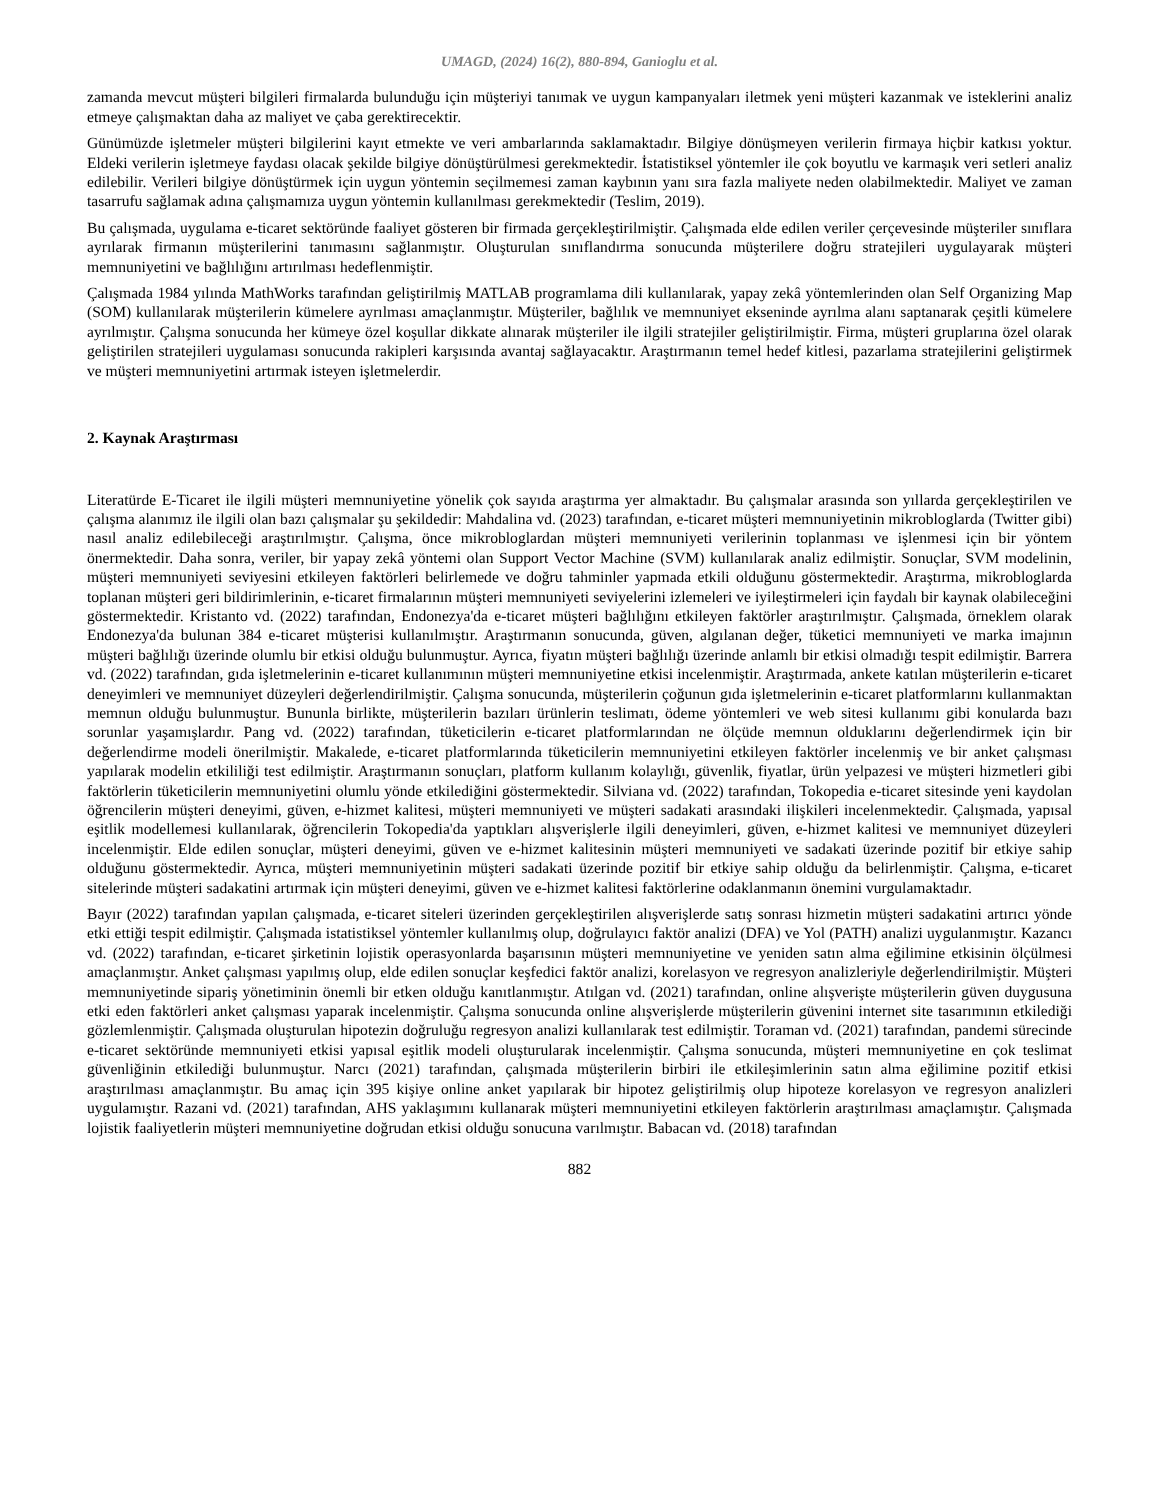UMAGD, (2024) 16(2), 880-894, Ganioglu et al.
zamanda mevcut müşteri bilgileri firmalarda bulunduğu için müşteriyi tanımak ve uygun kampanyaları iletmek yeni müşteri kazanmak ve isteklerini analiz etmeye çalışmaktan daha az maliyet ve çaba gerektirecektir.
Günümüzde işletmeler müşteri bilgilerini kayıt etmekte ve veri ambarlarında saklamaktadır. Bilgiye dönüşmeyen verilerin firmaya hiçbir katkısı yoktur. Eldeki verilerin işletmeye faydası olacak şekilde bilgiye dönüştürülmesi gerekmektedir. İstatistiksel yöntemler ile çok boyutlu ve karmaşık veri setleri analiz edilebilir. Verileri bilgiye dönüştürmek için uygun yöntemin seçilmemesi zaman kaybının yanı sıra fazla maliyete neden olabilmektedir. Maliyet ve zaman tasarrufu sağlamak adına çalışmamıza uygun yöntemin kullanılması gerekmektedir (Teslim, 2019).
Bu çalışmada, uygulama e-ticaret sektöründe faaliyet gösteren bir firmada gerçekleştirilmiştir. Çalışmada elde edilen veriler çerçevesinde müşteriler sınıflara ayrılarak firmanın müşterilerini tanımasını sağlanmıştır. Oluşturulan sınıflandırma sonucunda müşterilere doğru stratejileri uygulayarak müşteri memnuniyetini ve bağlılığını artırılması hedeflenmiştir.
Çalışmada 1984 yılında MathWorks tarafından geliştirilmiş MATLAB programlama dili kullanılarak, yapay zekâ yöntemlerinden olan Self Organizing Map (SOM) kullanılarak müşterilerin kümelere ayrılması amaçlanmıştır. Müşteriler, bağlılık ve memnuniyet ekseninde ayrılma alanı saptanarak çeşitli kümelere ayrılmıştır. Çalışma sonucunda her kümeye özel koşullar dikkate alınarak müşteriler ile ilgili stratejiler geliştirilmiştir. Firma, müşteri gruplarına özel olarak geliştirilen stratejileri uygulaması sonucunda rakipleri karşısında avantaj sağlayacaktır. Araştırmanın temel hedef kitlesi, pazarlama stratejilerini geliştirmek ve müşteri memnuniyetini artırmak isteyen işletmelerdir.
2. Kaynak Araştırması
Literatürde E-Ticaret ile ilgili müşteri memnuniyetine yönelik çok sayıda araştırma yer almaktadır. Bu çalışmalar arasında son yıllarda gerçekleştirilen ve çalışma alanımız ile ilgili olan bazı çalışmalar şu şekildedir: Mahdalina vd. (2023) tarafından, e-ticaret müşteri memnuniyetinin mikrobloglarda (Twitter gibi) nasıl analiz edilebileceği araştırılmıştır. Çalışma, önce mikrobloglardan müşteri memnuniyeti verilerinin toplanması ve işlenmesi için bir yöntem önermektedir. Daha sonra, veriler, bir yapay zekâ yöntemi olan Support Vector Machine (SVM) kullanılarak analiz edilmiştir. Sonuçlar, SVM modelinin, müşteri memnuniyeti seviyesini etkileyen faktörleri belirlemede ve doğru tahminler yapmada etkili olduğunu göstermektedir. Araştırma, mikrobloglarda toplanan müşteri geri bildirimlerinin, e-ticaret firmalarının müşteri memnuniyeti seviyelerini izlemeleri ve iyileştirmeleri için faydalı bir kaynak olabileceğini göstermektedir. Kristanto vd. (2022) tarafından, Endonezya'da e-ticaret müşteri bağlılığını etkileyen faktörler araştırılmıştır. Çalışmada, örneklem olarak Endonezya'da bulunan 384 e-ticaret müşterisi kullanılmıştır. Araştırmanın sonucunda, güven, algılanan değer, tüketici memnuniyeti ve marka imajının müşteri bağlılığı üzerinde olumlu bir etkisi olduğu bulunmuştur. Ayrıca, fiyatın müşteri bağlılığı üzerinde anlamlı bir etkisi olmadığı tespit edilmiştir. Barrera vd. (2022) tarafından, gıda işletmelerinin e-ticaret kullanımının müşteri memnuniyetine etkisi incelenmiştir. Araştırmada, ankete katılan müşterilerin e-ticaret deneyimleri ve memnuniyet düzeyleri değerlendirilmiştir. Çalışma sonucunda, müşterilerin çoğunun gıda işletmelerinin e-ticaret platformlarını kullanmaktan memnun olduğu bulunmuştur. Bununla birlikte, müşterilerin bazıları ürünlerin teslimatı, ödeme yöntemleri ve web sitesi kullanımı gibi konularda bazı sorunlar yaşamışlardır. Pang vd. (2022) tarafından, tüketicilerin e-ticaret platformlarından ne ölçüde memnun olduklarını değerlendirmek için bir değerlendirme modeli önerilmiştir. Makalede, e-ticaret platformlarında tüketicilerin memnuniyetini etkileyen faktörler incelenmiş ve bir anket çalışması yapılarak modelin etkililiği test edilmiştir. Araştırmanın sonuçları, platform kullanım kolaylığı, güvenlik, fiyatlar, ürün yelpazesi ve müşteri hizmetleri gibi faktörlerin tüketicilerin memnuniyetini olumlu yönde etkilediğini göstermektedir. Silviana vd. (2022) tarafından, Tokopedia e-ticaret sitesinde yeni kaydolan öğrencilerin müşteri deneyimi, güven, e-hizmet kalitesi, müşteri memnuniyeti ve müşteri sadakati arasındaki ilişkileri incelenmektedir. Çalışmada, yapısal eşitlik modellemesi kullanılarak, öğrencilerin Tokopedia'da yaptıkları alışverişlerle ilgili deneyimleri, güven, e-hizmet kalitesi ve memnuniyet düzeyleri incelenmiştir. Elde edilen sonuçlar, müşteri deneyimi, güven ve e-hizmet kalitesinin müşteri memnuniyeti ve sadakati üzerinde pozitif bir etkiye sahip olduğunu göstermektedir. Ayrıca, müşteri memnuniyetinin müşteri sadakati üzerinde pozitif bir etkiye sahip olduğu da belirlenmiştir. Çalışma, e-ticaret sitelerinde müşteri sadakatini artırmak için müşteri deneyimi, güven ve e-hizmet kalitesi faktörlerine odaklanmanın önemini vurgulamaktadır.
Bayır (2022) tarafından yapılan çalışmada, e-ticaret siteleri üzerinden gerçekleştirilen alışverişlerde satış sonrası hizmetin müşteri sadakatini artırıcı yönde etki ettiği tespit edilmiştir. Çalışmada istatistiksel yöntemler kullanılmış olup, doğrulayıcı faktör analizi (DFA) ve Yol (PATH) analizi uygulanmıştır. Kazancı vd. (2022) tarafından, e-ticaret şirketinin lojistik operasyonlarda başarısının müşteri memnuniyetine ve yeniden satın alma eğilimine etkisinin ölçülmesi amaçlanmıştır. Anket çalışması yapılmış olup, elde edilen sonuçlar keşfedici faktör analizi, korelasyon ve regresyon analizleriyle değerlendirilmiştir. Müşteri memnuniyetinde sipariş yönetiminin önemli bir etken olduğu kanıtlanmıştır. Atılgan vd. (2021) tarafından, online alışverişte müşterilerin güven duygusuna etki eden faktörleri anket çalışması yaparak incelenmiştir. Çalışma sonucunda online alışverişlerde müşterilerin güvenini internet site tasarımının etkilediği gözlemlenmiştir. Çalışmada oluşturulan hipotezin doğruluğu regresyon analizi kullanılarak test edilmiştir. Toraman vd. (2021) tarafından, pandemi sürecinde e-ticaret sektöründe memnuniyeti etkisi yapısal eşitlik modeli oluşturularak incelenmiştir. Çalışma sonucunda, müşteri memnuniyetine en çok teslimat güvenliğinin etkilediği bulunmuştur. Narcı (2021) tarafından, çalışmada müşterilerin birbiri ile etkileşimlerinin satın alma eğilimine pozitif etkisi araştırılması amaçlanmıştır. Bu amaç için 395 kişiye online anket yapılarak bir hipotez geliştirilmiş olup hipoteze korelasyon ve regresyon analizleri uygulamıştır. Razani vd. (2021) tarafından, AHS yaklaşımını kullanarak müşteri memnuniyetini etkileyen faktörlerin araştırılması amaçlamıştır. Çalışmada lojistik faaliyetlerin müşteri memnuniyetine doğrudan etkisi olduğu sonucuna varılmıştır. Babacan vd. (2018) tarafından
882